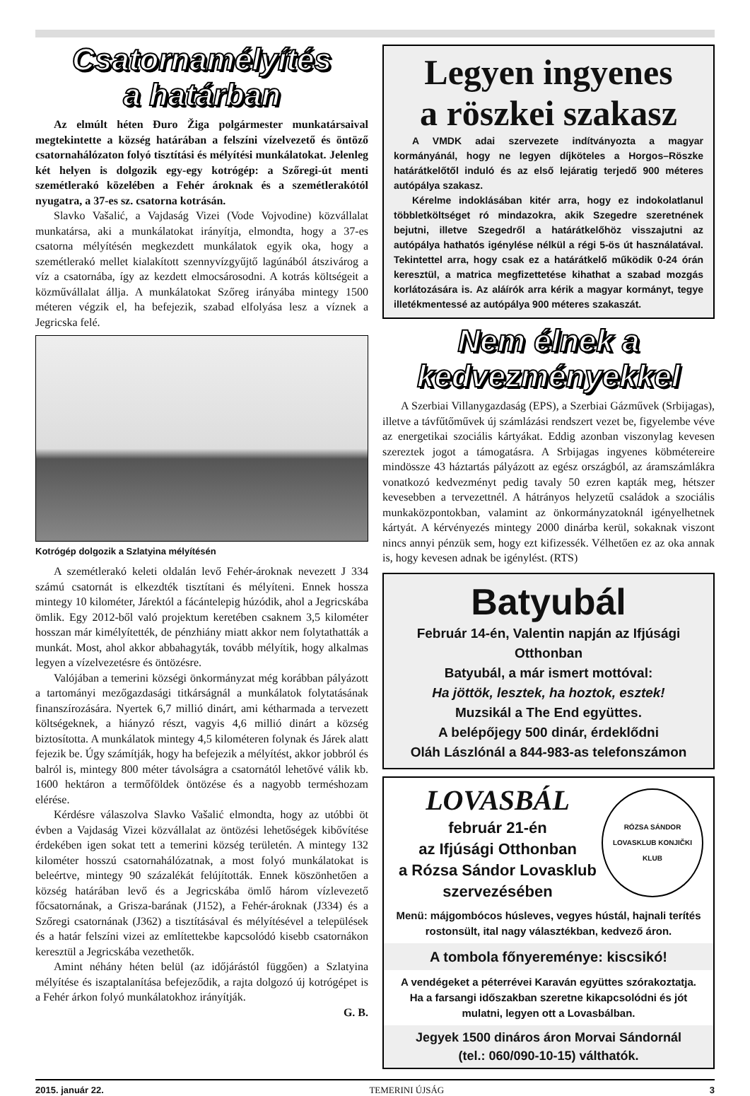Csatornamélyítés
a határban
Az elmúlt héten Đuro Žiga polgármester munkatársaival megtekintette a község határában a felszíni vízelvezető és öntöző csatornahálózaton folyó tisztítási és mélyítési munkálatokat. Jelenleg két helyen is dolgozik egy-egy kotrógép: a Szőregi-út menti szemétlerakó közelében a Fehér ároknak és a szemétlerakótól nyugatra, a 37-es sz. csatorna kotrásán.
Slavko Vašalić, a Vajdaság Vizei (Vode Vojvodine) közvállalat munkatársa, aki a munkálatokat irányítja, elmondta, hogy a 37-es csatorna mélyítésén megkezdett munkálatok egyik oka, hogy a szemétlerakó mellet kialakított szennyvízgyűjtő lagúnából átszivárog a víz a csatornába, így az kezdett elmocsárosodni. A kotrás költségeit a közművállalat állja. A munkálatokat Szőreg irányába mintegy 1500 méteren végzik el, ha befejezik, szabad elfolyása lesz a víznek a Jegricska felé.
Kotrógép dolgozik a Szlatyina mélyítésén
A szemétlerakó keleti oldalán levő Fehér-ároknak nevezett J 334 számú csatornát is elkezdték tisztítani és mélyíteni. Ennek hossza mintegy 10 kilométer, Járektól a fácántelepig húzódik, ahol a Jegricskába ömlik. Egy 2012-ből való projektum keretében csaknem 3,5 kilométer hosszan már kimélyítették, de pénzhiány miatt akkor nem folytathatták a munkát. Most, ahol akkor abbahagyták, tovább mélyítik, hogy alkalmas legyen a vízelvezetésre és öntözésre.
Valójában a temerini községi önkormányzat még korábban pályázott a tartományi mezőgazdasági titkárságnál a munkálatok folytatásának finanszírozására. Nyertek 6,7 millió dinárt, ami kétharmada a tervezett költségeknek, a hiányzó részt, vagyis 4,6 millió dinárt a község biztosította. A munkálatok mintegy 4,5 kilométeren folynak és Járek alatt fejezik be. Úgy számítják, hogy ha befejezik a mélyítést, akkor jobbról és balról is, mintegy 800 méter távolságra a csatornától lehetővé válik kb. 1600 hektáron a termőföldek öntözése és a nagyobb terméshozam elérése.
Kérdésre válaszolva Slavko Vašalić elmondta, hogy az utóbbi öt évben a Vajdaság Vizei közvállalat az öntözési lehetőségek kibővítése érdekében igen sokat tett a temerini község területén. A mintegy 132 kilométer hosszú csatornahálózatnak, a most folyó munkálatokat is beleértve, mintegy 90 százalékát felújították. Ennek köszönhetően a község határában levő és a Jegricskába ömlő három vízlevezető főcsatornának, a Grisza-barának (J152), a Fehér-ároknak (J334) és a Szőregi csatornának (J362) a tisztításával és mélyítésével a települések és a határ felszíni vizei az említettekbe kapcsolódó kisebb csatornákon keresztül a Jegricskába vezethetők.
Amint néhány héten belül (az időjárástól függően) a Szlatyina mélyítése és iszaptalanítása befejeződik, a rajta dolgozó új kotrógépet is a Fehér árkon folyó munkálatokhoz irányítják.
G. B.
Legyen ingyenes
a röszkei szakasz
A VMDK adai szervezete indítványozta a magyar kormányánál, hogy ne legyen díjköteles a Horgos–Röszke határátkelőtől induló és az első lejáratig terjedő 900 méteres autópálya szakasz.
Kérelme indoklásában kitér arra, hogy ez indokolatlanul többletköltséget ró mindazokra, akik Szegedre szeretnének bejutni, illetve Szegedről a határátkelőhöz visszajutni az autópálya hathatós igénylése nélkül a régi 5-ös út használatával. Tekintettel arra, hogy csak ez a határátkelő működik 0-24 órán keresztül, a matrica megfizettetése kihathat a szabad mozgás korlátozására is. Az aláírók arra kérik a magyar kormányt, tegye illetékmentessé az autópálya 900 méteres szakaszát.
Nem élnek a
kedvezményekkel
A Szerbiai Villanygazdaság (EPS), a Szerbiai Gázművek (Srbijagas), illetve a távfűtőművek új számlázási rendszert vezet be, figyelembe véve az energetikai szociális kártyákat. Eddig azonban viszonylag kevesen szereztek jogot a támogatásra. A Srbijagas ingyenes köbmétereire mindössze 43 háztartás pályázott az egész országból, az áramszámlákra vonatkozó kedvezményt pedig tavaly 50 ezren kapták meg, hétszer kevesebben a tervezettnél. A hátrányos helyzetű családok a szociális munkaközpontokban, valamint az önkormányzatoknál igényelhetnek kártyát. A kérvényezés mintegy 2000 dinárba kerül, sokaknak viszont nincs annyi pénzük sem, hogy ezt kifizessék. Vélhetően ez az oka annak is, hogy kevesen adnak be igénylést. (RTS)
Batyubál
Február 14-én, Valentin napján az Ifjúsági Otthonban
Batyubál, a már ismert mottóval:
Ha jöttök, lesztek, ha hoztok, esztek!
Muzsikál a The End együttes.
A belépőjegy 500 dinár, érdeklődni
Oláh Lászlónál a 844-983-as telefonszámon
LOVASBÁL
február 21-én
az Ifjúsági Otthonban
a Rózsa Sándor Lovasklub
szervezésében
RÓZSA SÁNDOR LOVASKLUB KONJIČKI KLUB
Menü: májgombócos húsleves, vegyes hústál, hajnali terítés rostonsült, ital nagy választékban, kedvező áron.
A tombola főnyereménye: kiscsikó!
A vendégeket a péterrévei Karaván együttes szórakoztatja.
Ha a farsangi időszakban szeretne kikapcsolódni és jót mulatni, legyen ott a Lovasbálban.
Jegyek 1500 dináros áron Morvai Sándornál
(tel.: 060/090-10-15) válthatók.
2015. január 22. TEMERINI ÚJSÁG 3